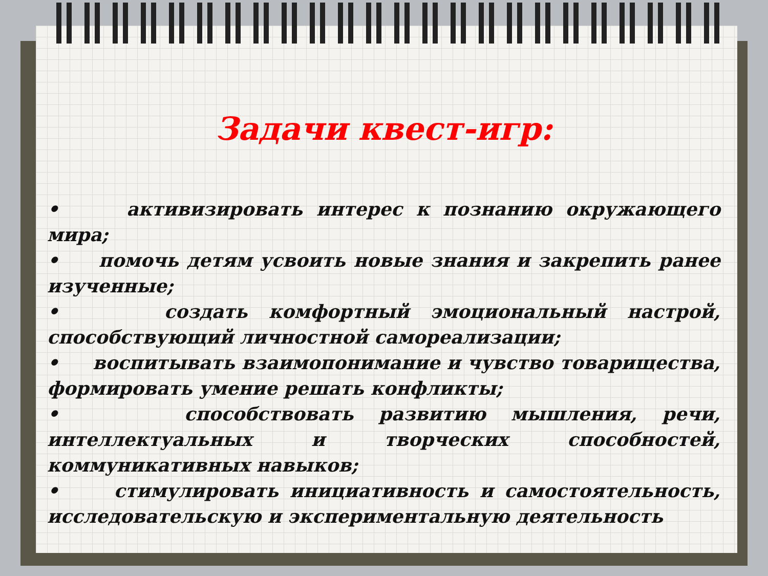Задачи квест-игр:
• активизировать интерес к познанию окружающего мира;
• помочь детям усвоить новые знания и закрепить ранее изученные;
• создать комфортный эмоциональный настрой, способствующий личностной самореализации;
• воспитывать взаимопонимание и чувство товарищества, формировать умение решать конфликты;
• способствовать развитию мышления, речи, интеллектуальных и творческих способностей, коммуникативных навыков;
• стимулировать инициативность и самостоятельность, исследовательскую и экспериментальную деятельность